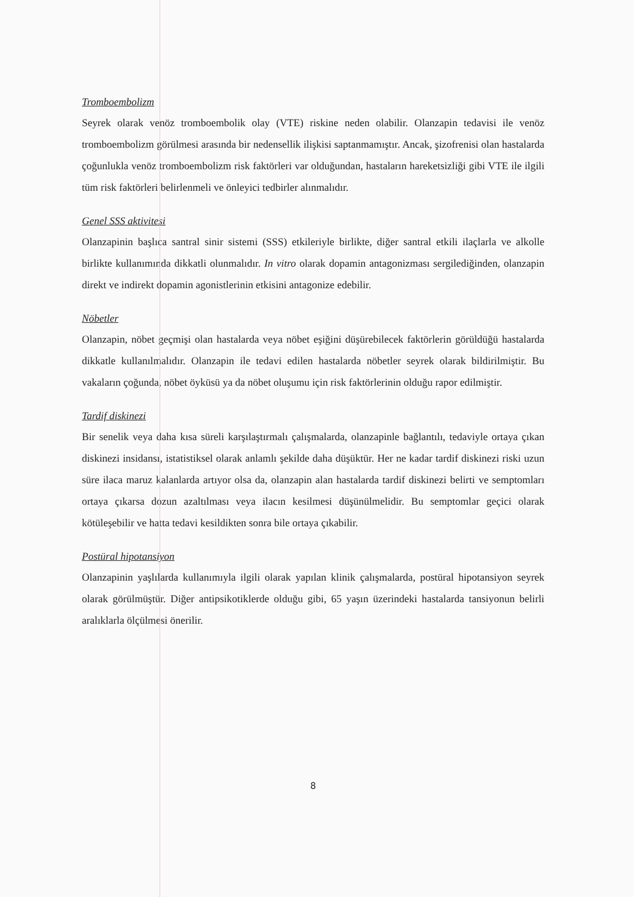Tromboembolizm
Seyrek olarak venöz tromboembolik olay (VTE) riskine neden olabilir. Olanzapin tedavisi ile venöz tromboembolizm görülmesi arasında bir nedensellik ilişkisi saptanmamıştır. Ancak, şizofrenisi olan hastalarda çoğunlukla venöz tromboembolizm risk faktörleri var olduğundan, hastaların hareketsizliği gibi VTE ile ilgili tüm risk faktörleri belirlenmeli ve önleyici tedbirler alınmalıdır.
Genel SSS aktivitesi
Olanzapinin başlıca santral sinir sistemi (SSS) etkileriyle birlikte, diğer santral etkili ilaçlarla ve alkolle birlikte kullanımında dikkatli olunmalıdır. In vitro olarak dopamin antagonizması sergilediğinden, olanzapin direkt ve indirekt dopamin agonistlerinin etkisini antagonize edebilir.
Nöbetler
Olanzapin, nöbet geçmişi olan hastalarda veya nöbet eşiğini düşürebilecek faktörlerin görüldüğü hastalarda dikkatle kullanılmalıdır. Olanzapin ile tedavi edilen hastalarda nöbetler seyrek olarak bildirilmiştir. Bu vakaların çoğunda, nöbet öyküsü ya da nöbet oluşumu için risk faktörlerinin olduğu rapor edilmiştir.
Tardif diskinezi
Bir senelik veya daha kısa süreli karşılaştırmalı çalışmalarda, olanzapinle bağlantılı, tedaviyle ortaya çıkan diskinezi insidansı, istatistiksel olarak anlamlı şekilde daha düşüktür. Her ne kadar tardif diskinezi riski uzun süre ilaca maruz kalanlarda artıyor olsa da, olanzapin alan hastalarda tardif diskinezi belirti ve semptomları ortaya çıkarsa dozun azaltılması veya ilacın kesilmesi düşünülmelidir. Bu semptomlar geçici olarak kötüleşebilir ve hatta tedavi kesildikten sonra bile ortaya çıkabilir.
Postüral hipotansiyon
Olanzapinin yaşlılarda kullanımıyla ilgili olarak yapılan klinik çalışmalarda, postüral hipotansiyon seyrek olarak görülmüştür. Diğer antipsikotiklerde olduğu gibi, 65 yaşın üzerindeki hastalarda tansiyonun belirli aralıklarla ölçülmesi önerilir.
8